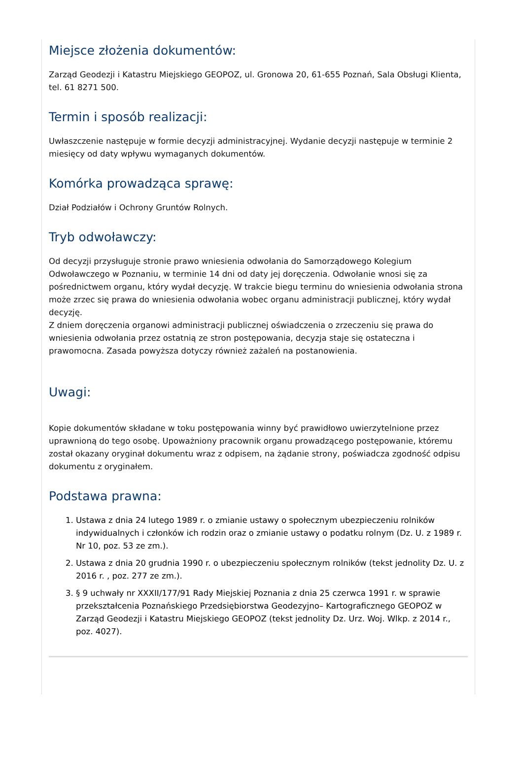Miejsce złożenia dokumentów:
Zarząd Geodezji i Katastru Miejskiego GEOPOZ, ul. Gronowa 20, 61-655 Poznań, Sala Obsługi Klienta, tel. 61 8271 500.
Termin i sposób realizacji:
Uwłaszczenie następuje w formie decyzji administracyjnej. Wydanie decyzji następuje w terminie 2 miesięcy od daty wpływu wymaganych dokumentów.
Komórka prowadząca sprawę:
Dział Podziałów i Ochrony Gruntów Rolnych.
Tryb odwoławczy:
Od decyzji przysługuje stronie prawo wniesienia odwołania do Samorządowego Kolegium Odwoławczego w Poznaniu, w terminie 14 dni od daty jej doręczenia. Odwołanie wnosi się za pośrednictwem organu, który wydał decyzję. W trakcie biegu terminu do wniesienia odwołania strona może zrzec się prawa do wniesienia odwołania wobec organu administracji publicznej, który wydał decyzję.
Z dniem doręczenia organowi administracji publicznej oświadczenia o zrzeczeniu się prawa do wniesienia odwołania przez ostatnią ze stron postępowania, decyzja staje się ostateczna i prawomocna. Zasada powyższa dotyczy również zażaleń na postanowienia.
Uwagi:
Kopie dokumentów składane w toku postępowania winny być prawidłowo uwierzytelnione przez uprawnioną do tego osobę. Upoważniony pracownik organu prowadzącego postępowanie, któremu został okazany oryginał dokumentu wraz z odpisem, na żądanie strony, poświadcza zgodność odpisu dokumentu z oryginałem.
Podstawa prawna:
1. Ustawa z dnia 24 lutego 1989 r. o zmianie ustawy o społecznym ubezpieczeniu rolników indywidualnych i członków ich rodzin oraz o zmianie ustawy o podatku rolnym (Dz. U. z 1989 r. Nr 10, poz. 53 ze zm.).
2. Ustawa z dnia 20 grudnia 1990 r. o ubezpieczeniu społecznym rolników (tekst jednolity Dz. U. z 2016 r. , poz. 277 ze zm.).
3. § 9 uchwały nr XXXII/177/91 Rady Miejskiej Poznania z dnia 25 czerwca 1991 r. w sprawie przekształcenia Poznańskiego Przedsiębiorstwa Geodezyjno– Kartograficznego GEOPOZ w Zarząd Geodezji i Katastru Miejskiego GEOPOZ (tekst jednolity Dz. Urz. Woj. Wlkp. z 2014 r., poz. 4027).